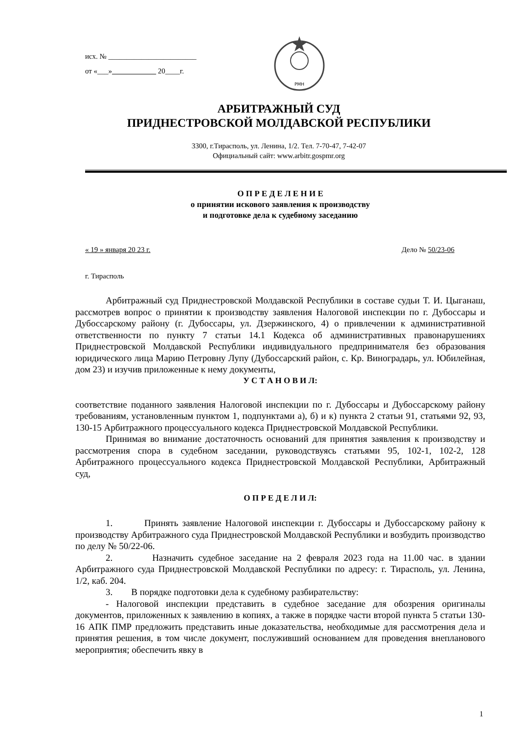исх. № ________________________
от «___»____________ 20____г.
РМН
АРБИТРАЖНЫЙ СУД
ПРИДНЕСТРОВСКОЙ МОЛДАВСКОЙ РЕСПУБЛИКИ
3300, г.Тирасполь, ул. Ленина, 1/2. Тел. 7-70-47, 7-42-07
Официальный сайт: www.arbitr.gospmr.org
О П Р Е Д Е Л Е Н И Е
о принятии искового заявления к производству
и подготовке дела к судебному заседанию
« 19 » января 20 23 г. Дело № 50/23-06
г. Тирасполь
Арбитражный суд Приднестровской Молдавской Республики в составе судьи Т. И. Цыганаш, рассмотрев вопрос о принятии к производству заявления Налоговой инспекции по г. Дубоссары и Дубоссарскому району (г. Дубоссары, ул. Дзержинского, 4) о привлечении к административной ответственности по пункту 7 статьи 14.1 Кодекса об административных правонарушениях Приднестровской Молдавской Республики индивидуального предпринимателя без образования юридического лица Марию Петровну Лупу (Дубоссарский район, с. Кр. Виноградарь, ул. Юбилейная, дом 23) и изучив приложенные к нему документы,
У С Т А Н О В И Л:
соответствие поданного заявления Налоговой инспекции по г. Дубоссары и Дубоссарскому району требованиям, установленным пунктом 1, подпунктами а), б) и к) пункта 2 статьи 91, статьями 92, 93, 130-15 Арбитражного процессуального кодекса Приднестровской Молдавской Республики.
Принимая во внимание достаточность оснований для принятия заявления к производству и рассмотрения спора в судебном заседании, руководствуясь статьями 95, 102-1, 102-2, 128 Арбитражного процессуального кодекса Приднестровской Молдавской Республики, Арбитражный суд,
О П Р Е Д Е Л И Л:
1. Принять заявление Налоговой инспекции г. Дубоссары и Дубоссарскому району к производству Арбитражного суда Приднестровской Молдавской Республики и возбудить производство по делу № 50/22-06.
2. Назначить судебное заседание на 2 февраля 2023 года на 11.00 час. в здании Арбитражного суда Приднестровской Молдавской Республики по адресу: г. Тирасполь, ул. Ленина, 1/2, каб. 204.
3. В порядке подготовки дела к судебному разбирательству:
- Налоговой инспекции представить в судебное заседание для обозрения оригиналы документов, приложенных к заявлению в копиях, а также в порядке части второй пункта 5 статьи 130-16 АПК ПМР предложить представить иные доказательства, необходимые для рассмотрения дела и принятия решения, в том числе документ, послуживший основанием для проведения внепланового мероприятия; обеспечить явку в
1